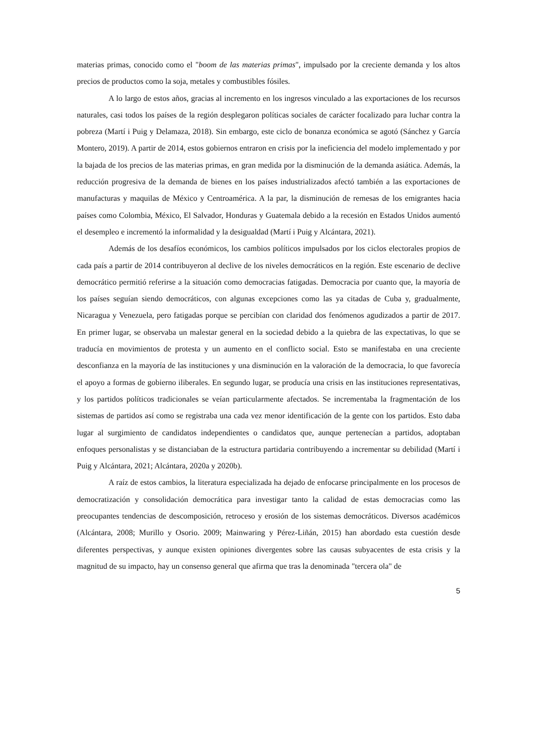materias primas, conocido como el "boom de las materias primas", impulsado por la creciente demanda y los altos precios de productos como la soja, metales y combustibles fósiles.
A lo largo de estos años, gracias al incremento en los ingresos vinculado a las exportaciones de los recursos naturales, casi todos los países de la región desplegaron políticas sociales de carácter focalizado para luchar contra la pobreza (Martí i Puig y Delamaza, 2018). Sin embargo, este ciclo de bonanza económica se agotó (Sánchez y García Montero, 2019). A partir de 2014, estos gobiernos entraron en crisis por la ineficiencia del modelo implementado y por la bajada de los precios de las materias primas, en gran medida por la disminución de la demanda asiática. Además, la reducción progresiva de la demanda de bienes en los países industrializados afectó también a las exportaciones de manufacturas y maquilas de México y Centroamérica. A la par, la disminución de remesas de los emigrantes hacia países como Colombia, México, El Salvador, Honduras y Guatemala debido a la recesión en Estados Unidos aumentó el desempleo e incrementó la informalidad y la desigualdad (Martí i Puig y Alcántara, 2021).
Además de los desafíos económicos, los cambios políticos impulsados por los ciclos electorales propios de cada país a partir de 2014 contribuyeron al declive de los niveles democráticos en la región. Este escenario de declive democrático permitió referirse a la situación como democracias fatigadas. Democracia por cuanto que, la mayoría de los países seguían siendo democráticos, con algunas excepciones como las ya citadas de Cuba y, gradualmente, Nicaragua y Venezuela, pero fatigadas porque se percibían con claridad dos fenómenos agudizados a partir de 2017. En primer lugar, se observaba un malestar general en la sociedad debido a la quiebra de las expectativas, lo que se traducía en movimientos de protesta y un aumento en el conflicto social. Esto se manifestaba en una creciente desconfianza en la mayoría de las instituciones y una disminución en la valoración de la democracia, lo que favorecía el apoyo a formas de gobierno iliberales. En segundo lugar, se producía una crisis en las instituciones representativas, y los partidos políticos tradicionales se veían particularmente afectados. Se incrementaba la fragmentación de los sistemas de partidos así como se registraba una cada vez menor identificación de la gente con los partidos. Esto daba lugar al surgimiento de candidatos independientes o candidatos que, aunque pertenecían a partidos, adoptaban enfoques personalistas y se distanciaban de la estructura partidaria contribuyendo a incrementar su debilidad (Martí i Puig y Alcántara, 2021; Alcántara, 2020a y 2020b).
A raíz de estos cambios, la literatura especializada ha dejado de enfocarse principalmente en los procesos de democratización y consolidación democrática para investigar tanto la calidad de estas democracias como las preocupantes tendencias de descomposición, retroceso y erosión de los sistemas democráticos. Diversos académicos (Alcántara, 2008; Murillo y Osorio. 2009; Mainwaring y Pérez-Liñán, 2015) han abordado esta cuestión desde diferentes perspectivas, y aunque existen opiniones divergentes sobre las causas subyacentes de esta crisis y la magnitud de su impacto, hay un consenso general que afirma que tras la denominada "tercera ola" de
5